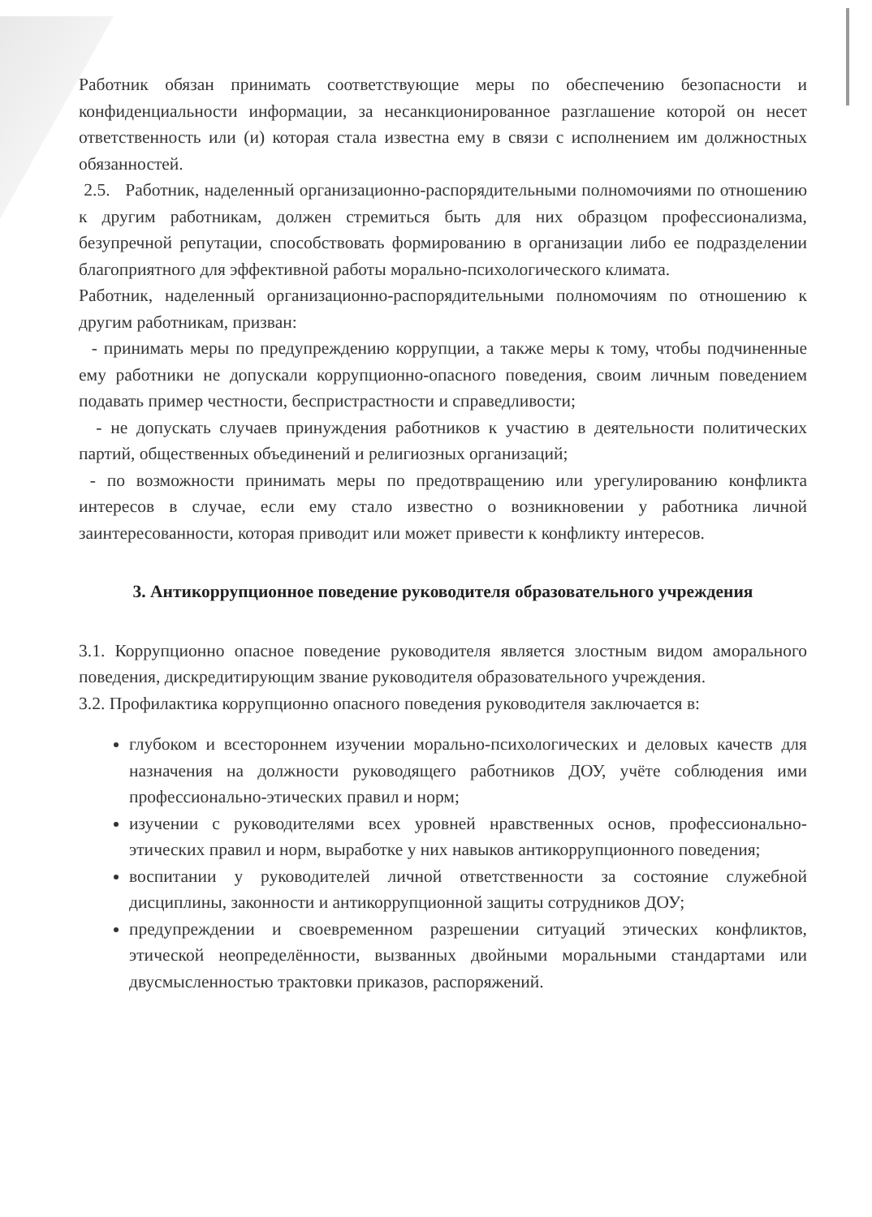Работник обязан принимать соответствующие меры по обеспечению безопасности и конфиденциальности информации, за несанкционированное разглашение которой он несет ответственность или (и) которая стала известна ему в связи с исполнением им должностных обязанностей.
2.5. Работник, наделенный организационно-распорядительными полномочиями по отношению к другим работникам, должен стремиться быть для них образцом профессионализма, безупречной репутации, способствовать формированию в организации либо ее подразделении благоприятного для эффективной работы морально-психологического климата.
Работник, наделенный организационно-распорядительными полномочиям по отношению к другим работникам, призван:
- принимать меры по предупреждению коррупции, а также меры к тому, чтобы подчиненные ему работники не допускали коррупционно-опасного поведения, своим личным поведением подавать пример честности, беспристрастности и справедливости;
- не допускать случаев принуждения работников к участию в деятельности политических партий, общественных объединений и религиозных организаций;
- по возможности принимать меры по предотвращению или урегулированию конфликта интересов в случае, если ему стало известно о возникновении у работника личной заинтересованности, которая приводит или может привести к конфликту интересов.
3. Антикоррупционное поведение руководителя образовательного учреждения
3.1. Коррупционно опасное поведение руководителя является злостным видом аморального поведения, дискредитирующим звание руководителя образовательного учреждения.
3.2. Профилактика коррупционно опасного поведения руководителя заключается в:
глубоком и всестороннем изучении морально-психологических и деловых качеств для назначения на должности руководящего работников ДОУ, учёте соблюдения ими профессионально-этических правил и норм;
изучении с руководителями всех уровней нравственных основ, профессионально-этических правил и норм, выработке у них навыков антикоррупционного поведения;
воспитании у руководителей личной ответственности за состояние служебной дисциплины, законности и антикоррупционной защиты сотрудников ДОУ;
предупреждении и своевременном разрешении ситуаций этических конфликтов, этической неопределённости, вызванных двойными моральными стандартами или двусмысленностью трактовки приказов, распоряжений.